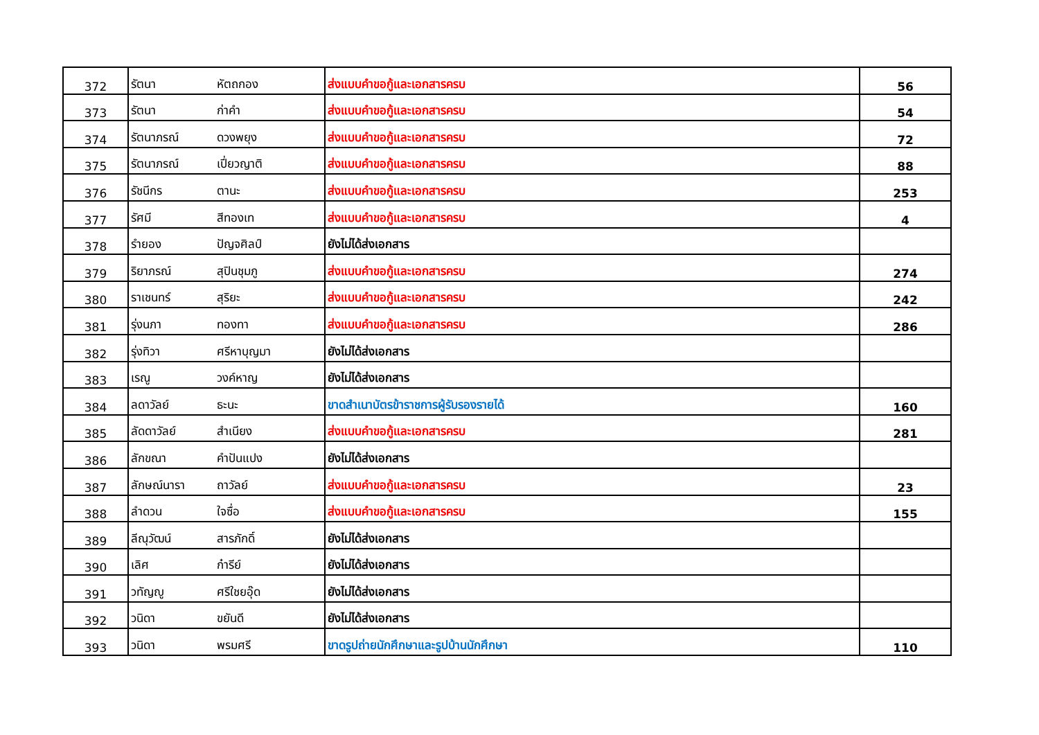| 372 | รัตนา | หัตถกอง | ส่งแบบคำขอกู้และเอกสารครบ | 56 |
| 373 | รัตนา | ก่าคำ | ส่งแบบคำขอกู้และเอกสารครบ | 54 |
| 374 | รัตนาภรณ์ | ดวงพยุง | ส่งแบบคำขอกู้และเอกสารครบ | 72 |
| 375 | รัตนาภรณ์ | เปี่ยวญาติ | ส่งแบบคำขอกู้และเอกสารครบ | 88 |
| 376 | รัชนีกร | ตานะ | ส่งแบบคำขอกู้และเอกสารครบ | 253 |
| 377 | รัศมี | สีทองเท | ส่งแบบคำขอกู้และเอกสารครบ | 4 |
| 378 | รำยอง | ปัญจศิลป์ | ยังไม่ได้ส่งเอกสาร | |
| 379 | ริยาภรณ์ | สุปินชุมภู | ส่งแบบคำขอกู้และเอกสารครบ | 274 |
| 380 | ราเชนทร์ | สุริยะ | ส่งแบบคำขอกู้และเอกสารครบ | 242 |
| 381 | รุ่งนภา | ทองทา | ส่งแบบคำขอกู้และเอกสารครบ | 286 |
| 382 | รุ่งทิวา | ศรีหาบุญมา | ยังไม่ได้ส่งเอกสาร | |
| 383 | เรณู | วงค์หาญ | ยังไม่ได้ส่งเอกสาร | |
| 384 | ลดาวัลย์ | ธะนะ | ขาดสำเนาบัตรข้าราชการผู้รับรองรายได้ | 160 |
| 385 | ลัดดาวัลย์ | สำเนียง | ส่งแบบคำขอกู้และเอกสารครบ | 281 |
| 386 | ลักขณา | คำปันแปง | ยังไม่ได้ส่งเอกสาร | |
| 387 | ลักษณ์นารา | ถาวัลย์ | ส่งแบบคำขอกู้และเอกสารครบ | 23 |
| 388 | ลำดวน | ใจซื่อ | ส่งแบบคำขอกู้และเอกสารครบ | 155 |
| 389 | ลีณุวัฒน์ | สารภักดิ์ | ยังไม่ได้ส่งเอกสาร | |
| 390 | เลิศ | ก๋ารีย์ | ยังไม่ได้ส่งเอกสาร | |
| 391 | วทัญญู | ศรีใชยอุ๊ด | ยังไม่ได้ส่งเอกสาร | |
| 392 | วนิดา | ขยันดี | ยังไม่ได้ส่งเอกสาร | |
| 393 | วนิดา | พรมศรี | ขาดรูปถ่ายนักศึกษาและรูปบ้านนักศึกษา | 110 |